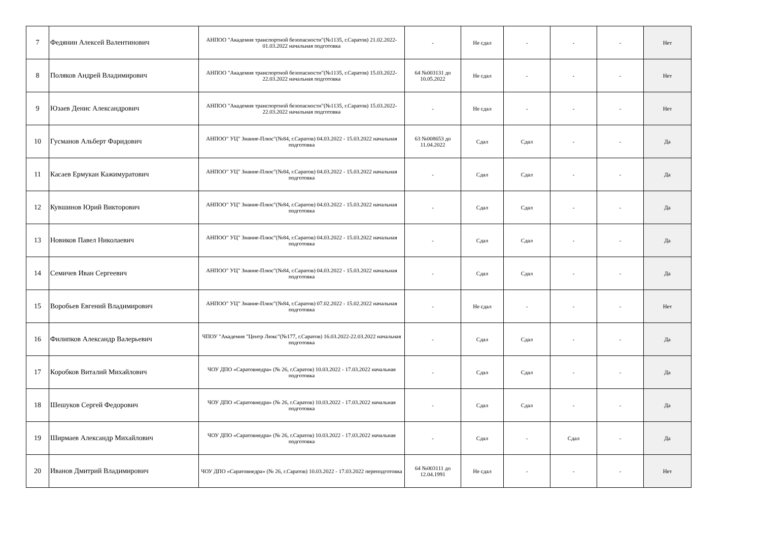| 7 | Федянин Алексей Валентинович | АНПОО "Академия транспортной безопасности"(№1135, г.Саратов) 21.02.2022-01.03.2022 начальная подготовка | - | Не сдал | - | - | - | Нет |
| 8 | Поляков Андрей Владимирович | АНПОО "Академия транспортной безопасности"(№1135, г.Саратов) 15.03.2022-22.03.2022 начальная подготовка | 64 №003131 до 10.05.2022 | Не сдал | - | - | - | Нет |
| 9 | Юзаев Денис Александрович | АНПОО "Академия транспортной безопасности"(№1135, г.Саратов) 15.03.2022-22.03.2022 начальная подготовка | - | Не сдал | - | - | - | Нет |
| 10 | Гусманов Альберт Фаридович | АНПОО" УЦ" Знание-Плюс"(№84, г.Саратов) 04.03.2022 - 15.03.2022 начальная подготовка | 63 №008653 до 11.04.2022 | Сдал | Сдал | - | - | Да |
| 11 | Касаев Ермукан Кажимуратович | АНПОО" УЦ" Знание-Плюс"(№84, г.Саратов) 04.03.2022 - 15.03.2022 начальная подготовка | - | Сдал | Сдал | - | - | Да |
| 12 | Кувшинов Юрий Викторович | АНПОО" УЦ" Знание-Плюс"(№84, г.Саратов) 04.03.2022 - 15.03.2022 начальная подготовка | - | Сдал | Сдал | - | - | Да |
| 13 | Новиков Павел Николаевич | АНПОО" УЦ" Знание-Плюс"(№84, г.Саратов) 04.03.2022 - 15.03.2022 начальная подготовка | - | Сдал | Сдал | - | - | Да |
| 14 | Семичев Иван Сергеевич | АНПОО" УЦ" Знание-Плюс"(№84, г.Саратов) 04.03.2022 - 15.03.2022 начальная подготовка | - | Сдал | Сдал | - | - | Да |
| 15 | Воробьев Евгений Владимирович | АНПОО" УЦ" Знание-Плюс"(№84, г.Саратов) 07.02.2022 - 15.02.2022 начальная подготовка | - | Не сдал | - | - | - | Нет |
| 16 | Филипков Александр Валерьевич | ЧПОУ "Академия "Центр Люкс"(№177, г.Саратов) 16.03.2022-22.03.2022 начальная подготовка | - | Сдал | Сдал | - | - | Да |
| 17 | Коробков Виталий Михайлович | ЧОУ ДПО «Саратовнедра» (№ 26, г.Саратов) 10.03.2022 - 17.03.2022 начальная подготовка | - | Сдал | Сдал | - | - | Да |
| 18 | Шешуков Сергей Федорович | ЧОУ ДПО «Саратовнедра» (№ 26, г.Саратов) 10.03.2022 - 17.03.2022 начальная подготовка | - | Сдал | Сдал | - | - | Да |
| 19 | Ширмаев Александр Михайлович | ЧОУ ДПО «Саратовнедра» (№ 26, г.Саратов) 10.03.2022 - 17.03.2022 начальная подготовка | - | Сдал | - | Сдал | - | Да |
| 20 | Иванов Дмитрий Владимирович | ЧОУ ДПО «Саратовнедра» (№ 26, г.Саратов) 10.03.2022 - 17.03.2022 переподготовка | 64 №003111 до 12.04.1991 | Не сдал | - | - | - | Нет |